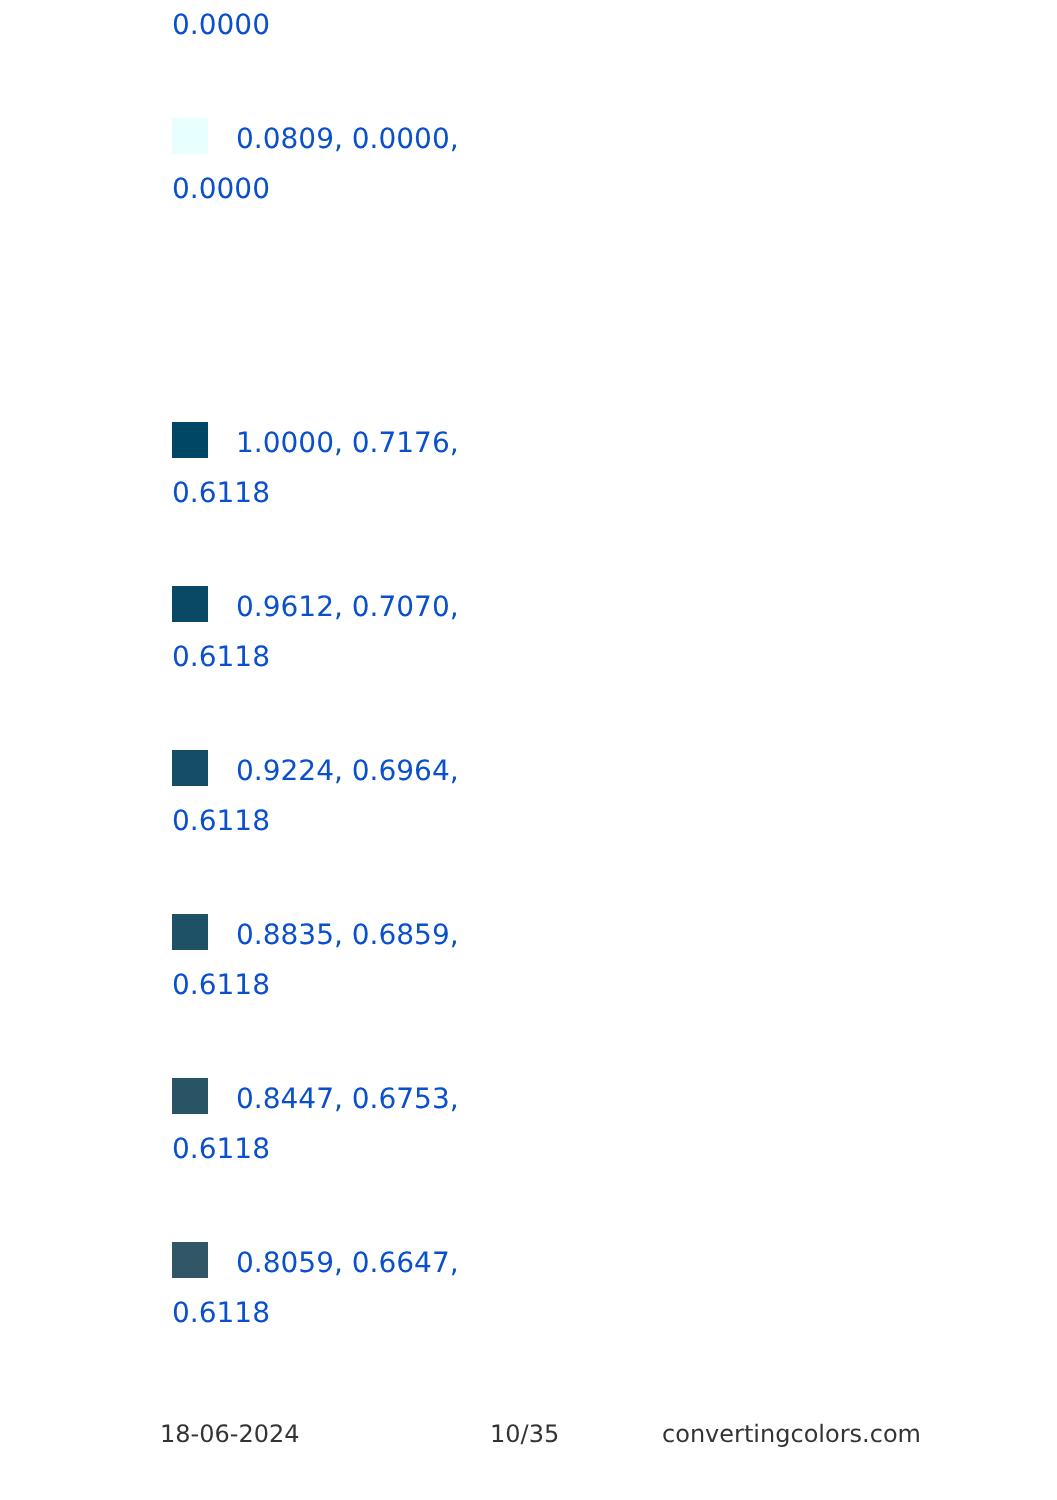0.0000
0.0809, 0.0000, 0.0000
1.0000, 0.7176, 0.6118
0.9612, 0.7070, 0.6118
0.9224, 0.6964, 0.6118
0.8835, 0.6859, 0.6118
0.8447, 0.6753, 0.6118
0.8059, 0.6647, 0.6118
18-06-2024 10/35 convertingcolors.com